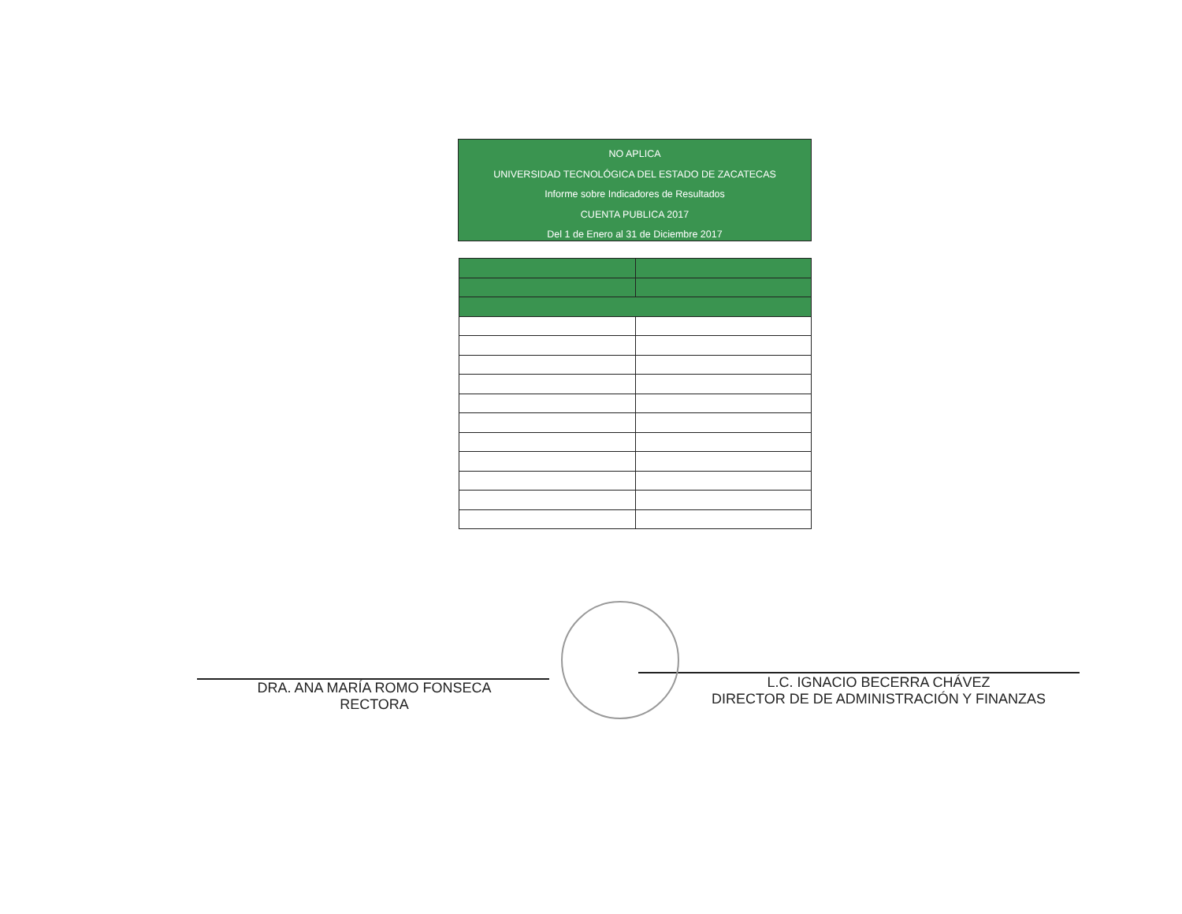NO APLICA
UNIVERSIDAD TECNOLÓGICA DEL ESTADO DE ZACATECAS
Informe sobre Indicadores de Resultados
CUENTA PUBLICA 2017
Del 1 de Enero al 31 de Diciembre 2017
DRA. ANA MARÍA ROMO FONSECA
RECTORA
L.C. IGNACIO BECERRA CHÁVEZ
DIRECTOR DE DE ADMINISTRACIÓN Y FINANZAS